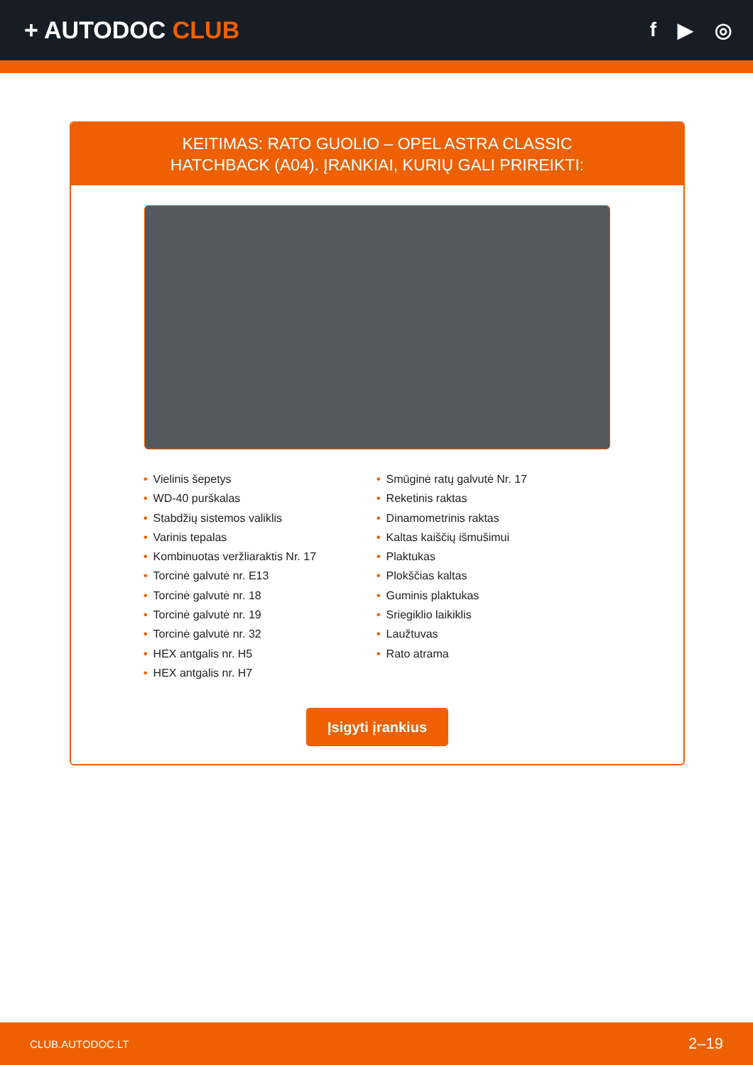+ AUTODOC CLUB
f ▶ ◎
KEITIMAS: RATO GUOLIO – OPEL ASTRA CLASSIC
HATCHBACK (A04). ĮRANKIAI, KURIŲ GALI PRIREIKTI:
• Vielinis šepetys
• WD-40 purškalas
• Stabdžių sistemos valiklis
• Varinis tepalas
• Kombinuotas veržliaraktis Nr. 17
• Torcinė galvutė nr. E13
• Torcinė galvutė nr. 18
• Torcinė galvutė nr. 19
• Torcinė galvutė nr. 32
• HEX antgalis nr. H5
• HEX antgalis nr. H7
• Smūginė ratų galvutė Nr. 17
• Reketinis raktas
• Dinamometrinis raktas
• Kaltas kaiščių išmušimui
• Plaktukas
• Plokščias kaltas
• Guminis plaktukas
• Sriegiklio laikiklis
• Laužtuvas
• Rato atrama
Įsigyti įrankius
CLUB.AUTODOC.LT 2–19